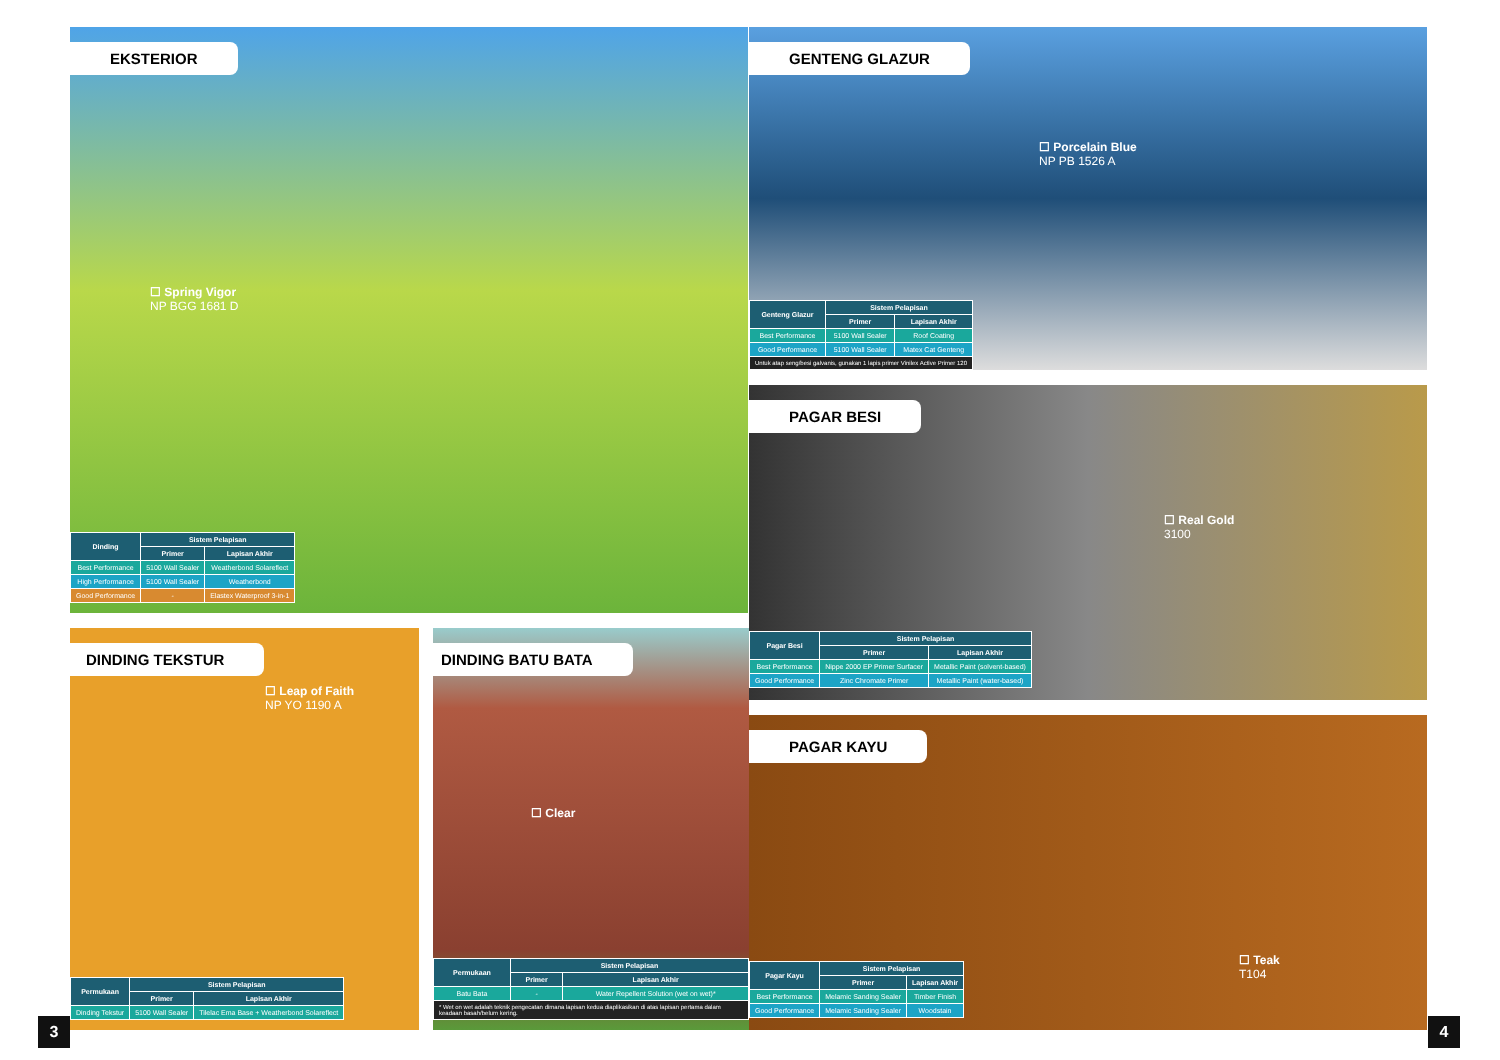EKSTERIOR
☐ Spring Vigor
NP BGG 1681 D
| Dinding | Sistem Pelapisan | |
| --- | --- | --- |
| | Primer | Lapisan Akhir |
| Best Performance | 5100 Wall Sealer | Weatherbond Solareflect |
| High Performance | 5100 Wall Sealer | Weatherbond |
| Good Performance | - | Elastex Waterproof 3-in-1 |
GENTENG GLAZUR
☐ Porcelain Blue
NP PB 1526 A
| Genteng Glazur | Sistem Pelapisan | |
| --- | --- | --- |
| | Primer | Lapisan Akhir |
| Best Performance | 5100 Wall Sealer | Roof Coating |
| Good Performance | 5100 Wall Sealer | Matex Cat Genteng |
| Untuk atap seng/besi galvanis, gunakan 1 lapis primer Vinilex Active Primer 120 | | |
PAGAR BESI
☐ Real Gold
3100
| Pagar Besi | Sistem Pelapisan | |
| --- | --- | --- |
| | Primer | Lapisan Akhir |
| Best Performance | Nippe 2000 EP Primer Surfacer | Metallic Paint (solvent-based) |
| Good Performance | Zinc Chromate Primer | Metallic Paint (water-based) |
PAGAR KAYU
☐ Teak
T104
| Pagar Kayu | Sistem Pelapisan | |
| --- | --- | --- |
| | Primer | Lapisan Akhir |
| Best Performance | Melamic Sanding Sealer | Timber Finish |
| Good Performance | Melamic Sanding Sealer | Woodstain |
DINDING TEKSTUR
☐ Leap of Faith
NP YO 1190 A
| Permukaan | Sistem Pelapisan | |
| --- | --- | --- |
| | Primer | Lapisan Akhir |
| Dinding Tekstur | 5100 Wall Sealer | Tilelac Ema Base + Weatherbond Solareflect |
DINDING BATU BATA
☐ Clear
| Permukaan | Sistem Pelapisan | |
| --- | --- | --- |
| | Primer | Lapisan Akhir |
| Batu Bata | - | Water Repellent Solution (wet on wet)* |
| * Wet on wet adalah teknik pengecatan dimana lapisan kedua diaplikasikan di atas lapisan pertama dalam keadaan basah/belum kering. | | |
3 4